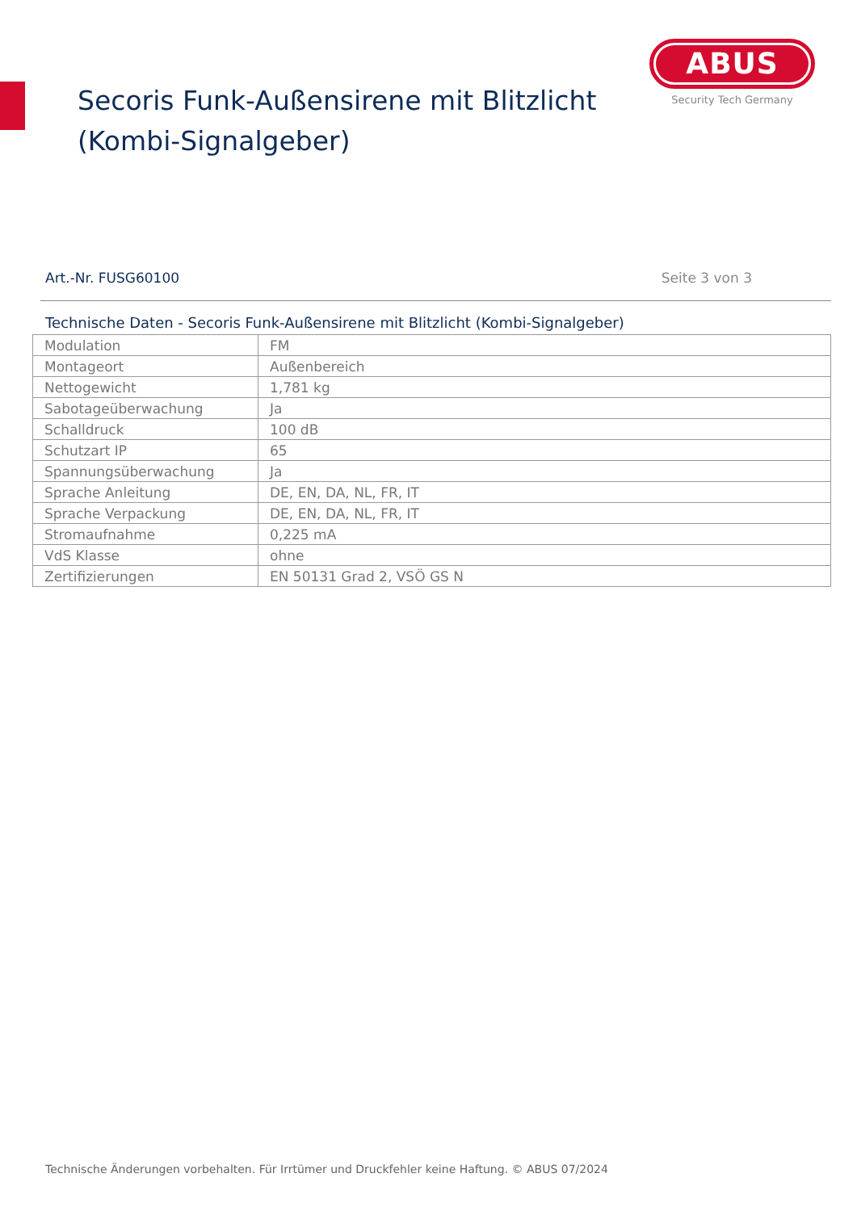Secoris Funk-Außensirene mit Blitzlicht
(Kombi-Signalgeber)
ABUS
Security Tech Germany
Art.-Nr. FUSG60100 Seite 3 von 3
Technische Daten - Secoris Funk-Außensirene mit Blitzlicht (Kombi-Signalgeber)
| Modulation | FM |
| Montageort | Außenbereich |
| Nettogewicht | 1,781 kg |
| Sabotageüberwachung | Ja |
| Schalldruck | 100 dB |
| Schutzart IP | 65 |
| Spannungsüberwachung | Ja |
| Sprache Anleitung | DE, EN, DA, NL, FR, IT |
| Sprache Verpackung | DE, EN, DA, NL, FR, IT |
| Stromaufnahme | 0,225 mA |
| VdS Klasse | ohne |
| Zertifizierungen | EN 50131 Grad 2, VSÖ GS N |
Technische Änderungen vorbehalten. Für Irrtümer und Druckfehler keine Haftung. © ABUS 07/2024